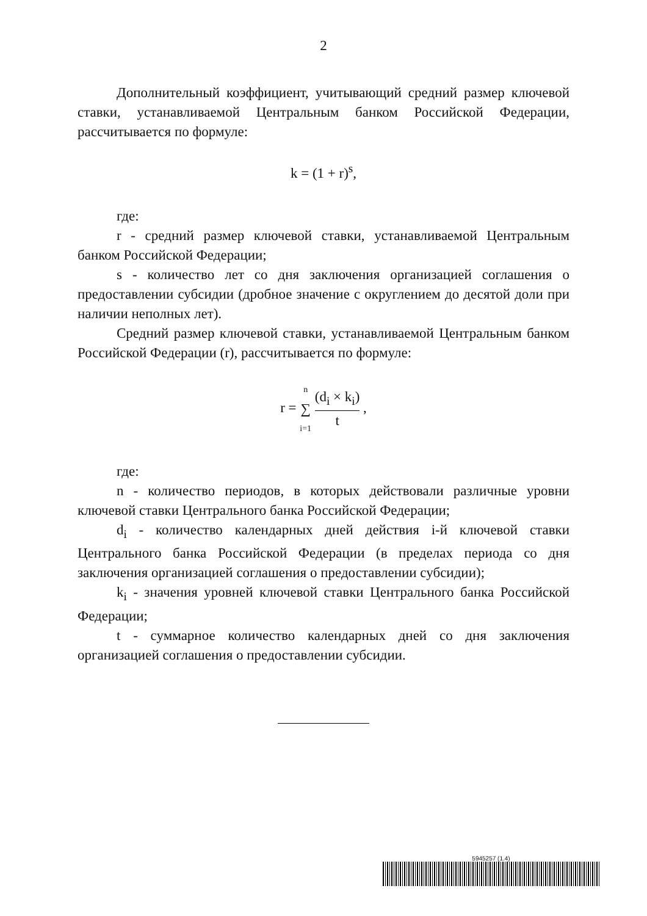2
Дополнительный коэффициент, учитывающий средний размер ключевой ставки, устанавливаемой Центральным банком Российской Федерации, рассчитывается по формуле:
k = (1 + r)<sup>s</sup>,
где:
r - средний размер ключевой ставки, устанавливаемой Центральным банком Российской Федерации;
s - количество лет со дня заключения организацией соглашения о предоставлении субсидии (дробное значение с округлением до десятой доли при наличии неполных лет).
Средний размер ключевой ставки, устанавливаемой Центральным банком Российской Федерации (r), рассчитывается по формуле:
r = n ∑ i=1 (d<sub>i</sub> × k<sub>i</sub>) t ,
где:
n - количество периодов, в которых действовали различные уровни ключевой ставки Центрального банка Российской Федерации;
d<sub>i</sub> - количество календарных дней действия i-й ключевой ставки Центрального банка Российской Федерации (в пределах периода со дня заключения организацией соглашения о предоставлении субсидии);
k<sub>i</sub> - значения уровней ключевой ставки Центрального банка Российской Федерации;
t - суммарное количество календарных дней со дня заключения организацией соглашения о предоставлении субсидии.
5945257 (1.4)